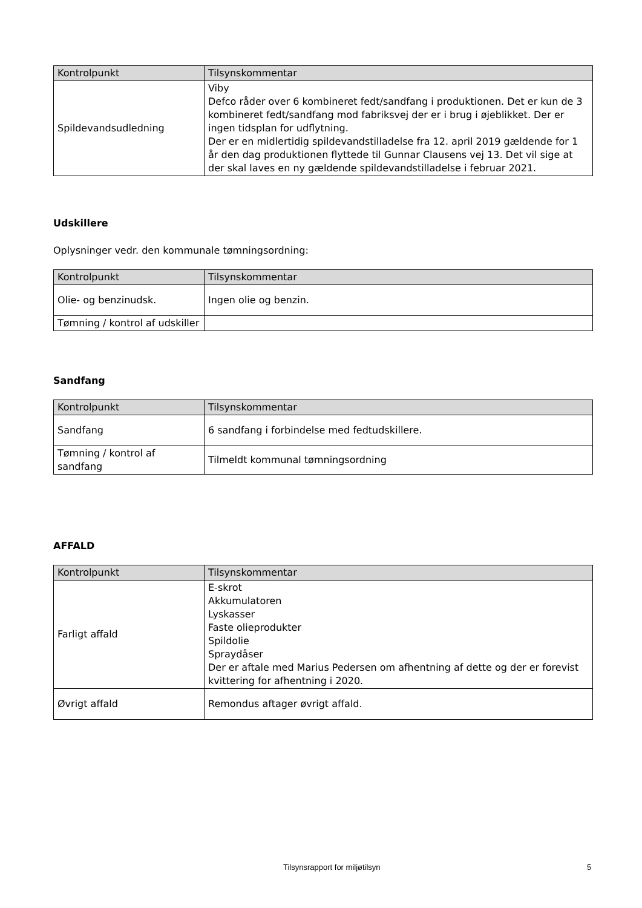| Kontrolpunkt | Tilsynskommentar |
| --- | --- |
| Spildevandsudledning | Viby Defco råder over 6 kombineret fedt/sandfang i produktionen. Det er kun de 3 kombineret fedt/sandfang mod fabriksvej der er i brug i øjeblikket. Der er ingen tidsplan for udflytning. Der er en midlertidig spildevandstilladelse fra 12. april 2019 gældende for 1 år den dag produktionen flyttede til Gunnar Clausens vej 13. Det vil sige at der skal laves en ny gældende spildevandstilladelse i februar 2021. |
Udskillere
Oplysninger vedr. den kommunale tømningsordning:
| Kontrolpunkt | Tilsynskommentar |
| --- | --- |
| Olie- og benzinudsk. | Ingen olie og benzin. |
| Tømning / kontrol af udskiller | |
Sandfang
| Kontrolpunkt | Tilsynskommentar |
| --- | --- |
| Sandfang | 6 sandfang i forbindelse med fedtudskillere. |
| Tømning / kontrol af sandfang | Tilmeldt kommunal tømningsordning |
AFFALD
| Kontrolpunkt | Tilsynskommentar |
| --- | --- |
| Farligt affald | E-skrot Akkumulatoren Lyskasser Faste olieprodukter Spildolie Spraydåser Der er aftale med Marius Pedersen om afhentning af dette og der er forevist kvittering for afhentning i 2020. |
| Øvrigt affald | Remondus aftager øvrigt affald. |
Tilsynsrapport for miljøtilsyn 5